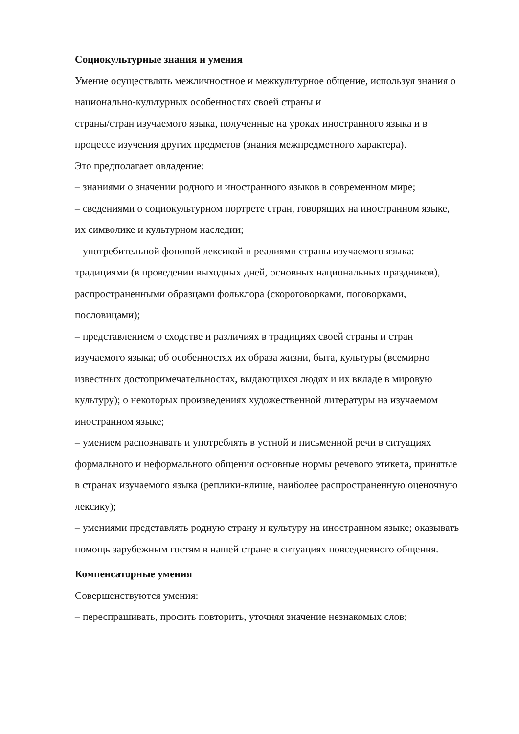Социокультурные знания и умения
Умение осуществлять межличностное и межкультурное общение, используя знания о национально-культурных особенностях своей страны и
страны/стран изучаемого языка, полученные на уроках иностранного языка и в процессе изучения других предметов (знания межпредметного характера).
Это предполагает овладение:
– знаниями о значении родного и иностранного языков в современном мире;
– сведениями о социокультурном портрете стран, говорящих на иностранном языке, их символике и культурном наследии;
– употребительной фоновой лексикой и реалиями страны изучаемого языка: традициями (в проведении выходных дней, основных национальных праздников), распространенными образцами фольклора (скороговорками, поговорками, пословицами);
– представлением о сходстве и различиях в традициях своей страны и стран изучаемого языка; об особенностях их образа жизни, быта, культуры (всемирно известных достопримечательностях, выдающихся людях и их вкладе в мировую культуру); о некоторых произведениях художественной литературы на изучаемом иностранном языке;
– умением распознавать и употреблять в устной и письменной речи в ситуациях формального и неформального общения основные нормы речевого этикета, принятые в странах изучаемого языка (реплики-клише, наиболее распространенную оценочную лексику);
– умениями представлять родную страну и культуру на иностранном языке; оказывать помощь зарубежным гостям в нашей стране в ситуациях повседневного общения.
Компенсаторные умения
Совершенствуются умения:
– переспрашивать, просить повторить, уточняя значение незнакомых слов;